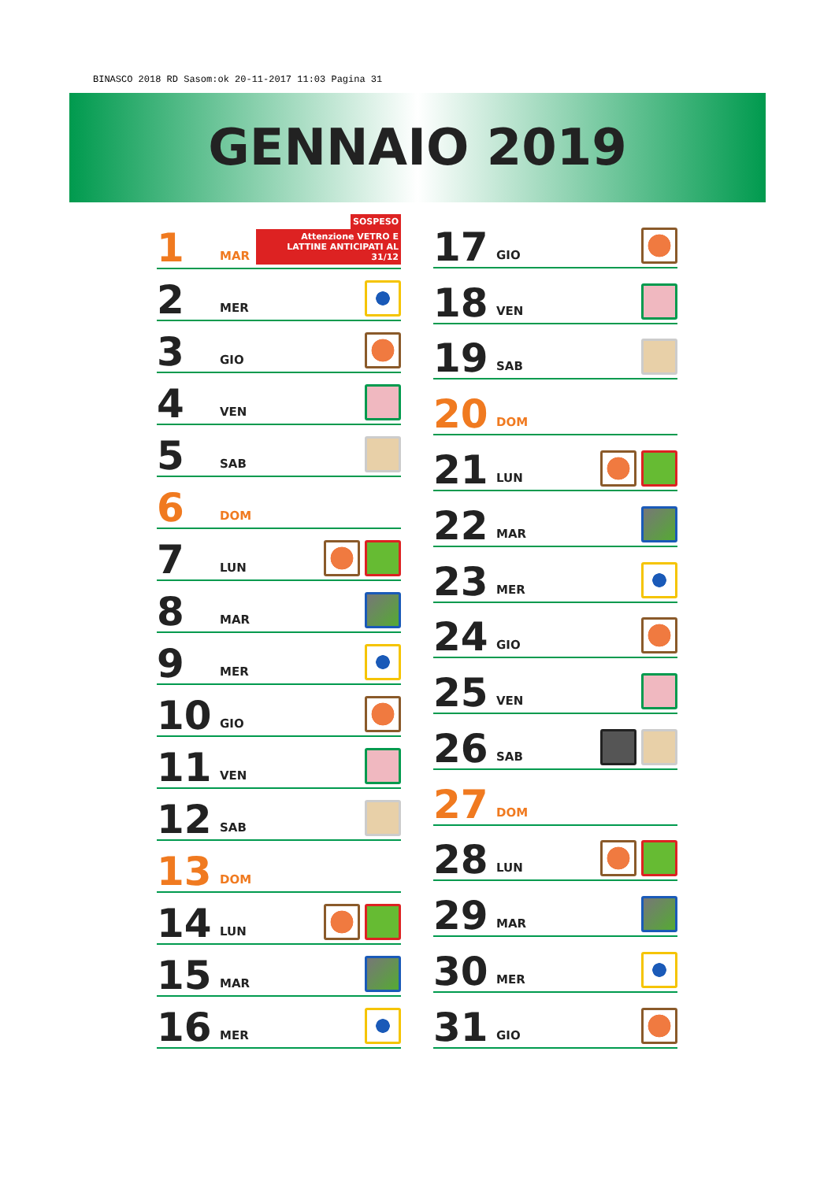BINASCO 2018 RD Sasom:ok 20-11-2017 11:03 Pagina 31
GENNAIO 2019
| 1 | MAR | SOSPESO Attenzione VETRO E LATTINE ANTICIPATI AL 31/12 |
| 2 | MER | |
| 3 | GIO | |
| 4 | VEN | |
| 5 | SAB | |
| 6 | DOM | |
| 7 | LUN | |
| 8 | MAR | |
| 9 | MER | |
| 10 | GIO | |
| 11 | VEN | |
| 12 | SAB | |
| 13 | DOM | |
| 14 | LUN | |
| 15 | MAR | |
| 16 | MER | |
| 17 | GIO | |
| 18 | VEN | |
| 19 | SAB | |
| 20 | DOM | |
| 21 | LUN | |
| 22 | MAR | |
| 23 | MER | |
| 24 | GIO | |
| 25 | VEN | |
| 26 | SAB | |
| 27 | DOM | |
| 28 | LUN | |
| 29 | MAR | |
| 30 | MER | |
| 31 | GIO | |